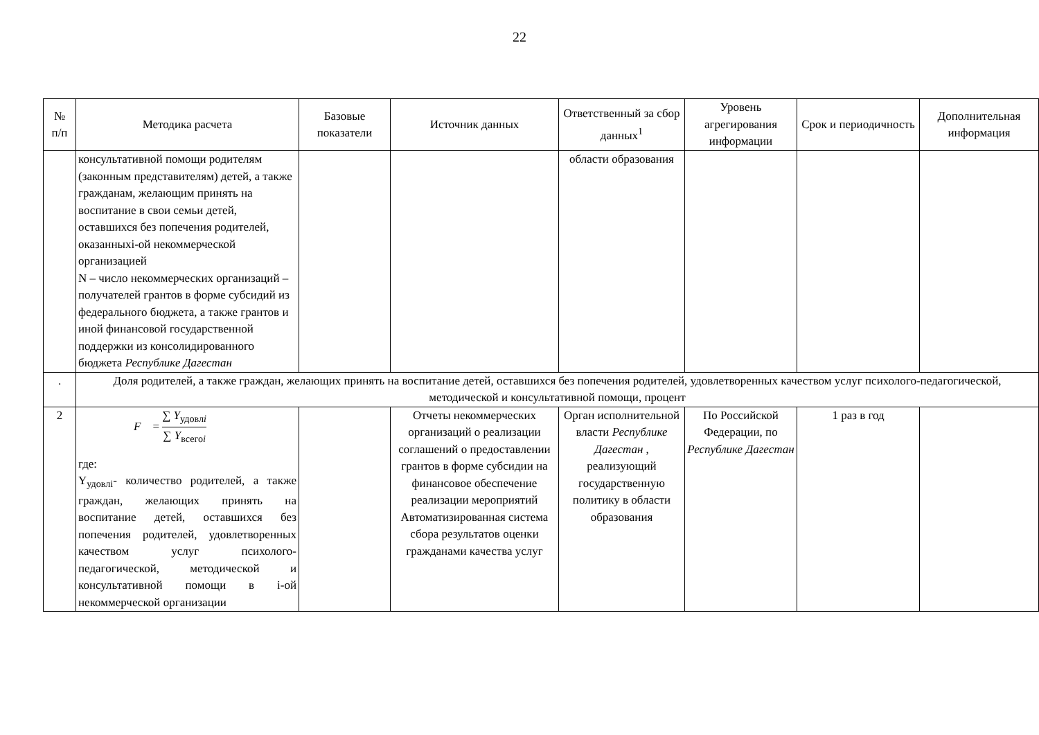22
| № п/п | Методика расчета | Базовые показатели | Источник данных | Ответственный за сбор данных<sup>1</sup> | Уровень агрегирования информации | Срок и периодичность | Дополнительная информация |
| --- | --- | --- | --- | --- | --- | --- | --- |
| | консультативной помощи родителям (законным представителям) детей, а также гражданам, желающим принять на воспитание в свои семьи детей, оставшихся без попечения родителей, оказанныхi-ой некоммерческой организацией N – число некоммерческих организаций – получателей грантов в форме субсидий из федерального бюджета, а также грантов и иной финансовой государственной поддержки из консолидированного бюджета Республике Дагестан | | | области образования | | | |
| . | Доля родителей, а также граждан, желающих принять на воспитание детей, оставшихся без попечения родителей, удовлетворенных качеством услуг психолого-педагогической, методической и консультативной помощи, процент | | | | | | |
| 2 | F = ∑ Y<sub>удовлi</sub> ∑ Y<sub>всегоi</sub> где: Y<sub>удовлi</sub>- количество родителей, а также граждан, желающих принять на воспитание детей, оставшихся без попечения родителей, удовлетворенных качеством услуг психолого-педагогической, методической и консультативной помощи в i-ой некоммерческой организации | | Отчеты некоммерческих организаций о реализации соглашений о предоставлении грантов в форме субсидии на финансовое обеспечение реализации мероприятий Автоматизированная система сбора результатов оценки гражданами качества услуг | Орган исполнительной власти Республике Дагестан , реализующий государственную политику в области образования | По Российской Федерации, по Республике Дагестан | 1 раз в год | |